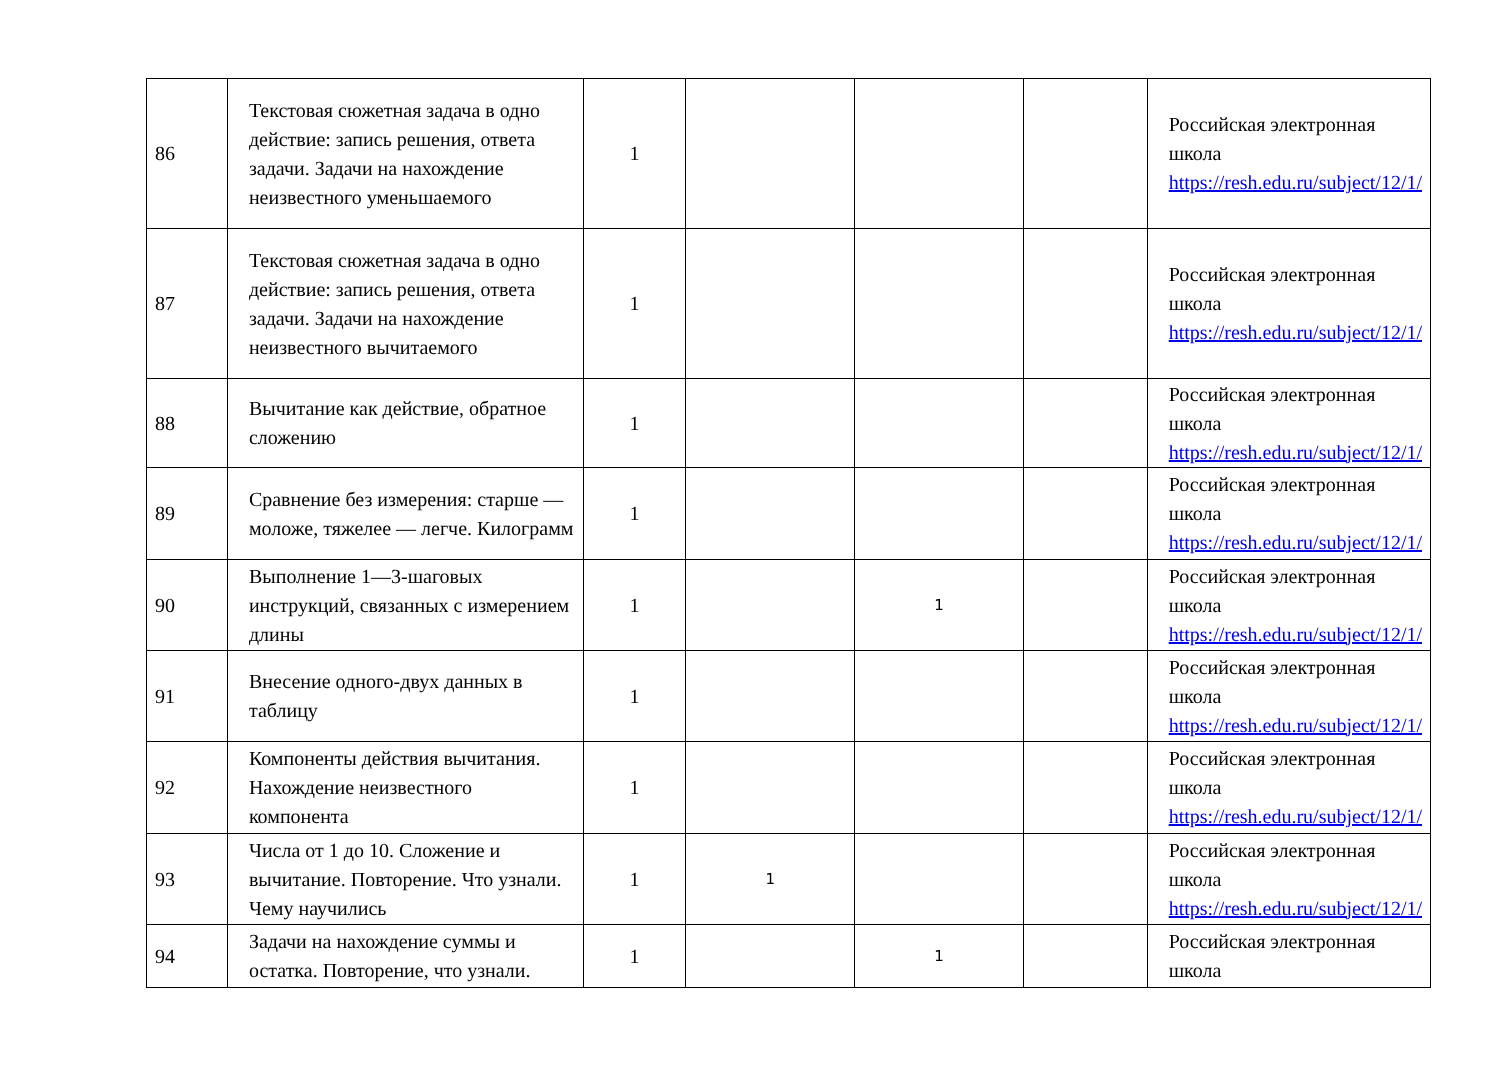| 86 | Текстовая сюжетная задача в одно действие: запись решения, ответа задачи. Задачи на нахождение неизвестного уменьшаемого | 1 | | | | Российская электронная школа https://resh.edu.ru/subject/12/1/ |
| 87 | Текстовая сюжетная задача в одно действие: запись решения, ответа задачи. Задачи на нахождение неизвестного вычитаемого | 1 | | | | Российская электронная школа https://resh.edu.ru/subject/12/1/ |
| 88 | Вычитание как действие, обратное сложению | 1 | | | | Российская электронная школа https://resh.edu.ru/subject/12/1/ |
| 89 | Сравнение без измерения: старше — моложе, тяжелее — легче. Килограмм | 1 | | | | Российская электронная школа https://resh.edu.ru/subject/12/1/ |
| 90 | Выполнение 1—3-шаговых инструкций, связанных с измерением длины | 1 | | 1 | | Российская электронная школа https://resh.edu.ru/subject/12/1/ |
| 91 | Внесение одного-двух данных в таблицу | 1 | | | | Российская электронная школа https://resh.edu.ru/subject/12/1/ |
| 92 | Компоненты действия вычитания. Нахождение неизвестного компонента | 1 | | | | Российская электронная школа https://resh.edu.ru/subject/12/1/ |
| 93 | Числа от 1 до 10. Сложение и вычитание. Повторение. Что узнали. Чему научились | 1 | 1 | | | Российская электронная школа https://resh.edu.ru/subject/12/1/ |
| 94 | Задачи на нахождение суммы и остатка. Повторение, что узнали. | 1 | | 1 | | Российская электронная школа |